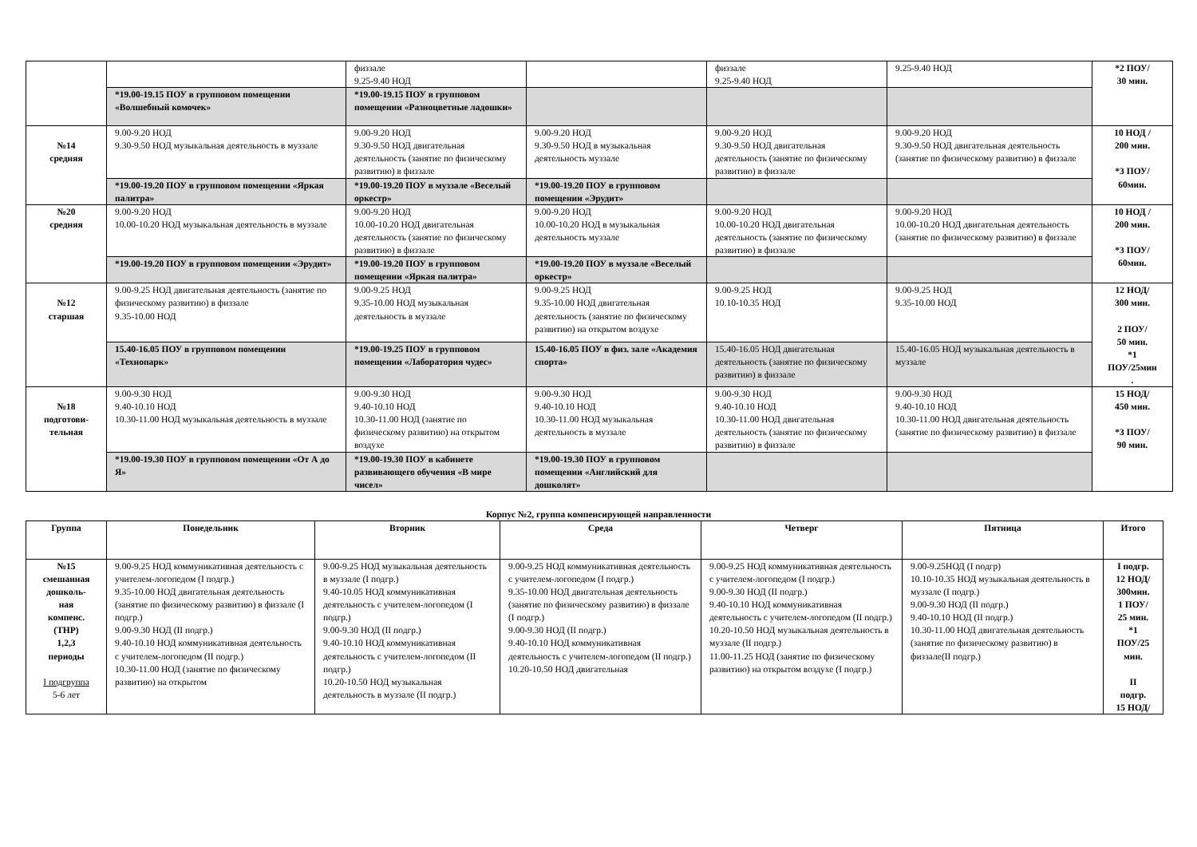| | | физзале 9.25-9.40 НОД | | физзале 9.25-9.40 НОД | 9.25-9.40 НОД | *2 ПОУ/ 30 мин. |
| | *19.00-19.15 ПОУ в групповом помещении «Волшебный комочек» | *19.00-19.15 ПОУ в групповом помещении «Разноцветные ладошки» | | | | |
| №14 средняя | 9.00-9.20 НОД 9.30-9.50 НОД музыкальная деятельность в муззале | 9.00-9.20 НОД 9.30-9.50 НОД двигательная деятельность (занятие по физическому развитию) в физзале | 9.00-9.20 НОД 9.30-9.50 НОД в музыкальная деятельность муззале | 9.00-9.20 НОД 9.30-9.50 НОД двигательная деятельность (занятие по физическому развитию) в физзале | 9.00-9.20 НОД 9.30-9.50 НОД двигательная деятельность (занятие по физическому развитию) в физзале | 10 НОД / 200 мин. *3 ПОУ/ 60мин. |
| | *19.00-19.20 ПОУ в групповом помещении «Яркая палитра» | *19.00-19.20 ПОУ в муззале «Веселый оркестр» | *19.00-19.20 ПОУ в групповом помещении «Эрудит» | | | |
| №20 средняя | 9.00-9.20 НОД 10.00-10.20 НОД музыкальная деятельность в муззале | 9.00-9.20 НОД 10.00-10.20 НОД двигательная деятельность (занятие по физическому развитию) в физзале | 9.00-9.20 НОД 10.00-10.20 НОД в музыкальная деятельность муззале | 9.00-9.20 НОД 10.00-10.20 НОД двигательная деятельность (занятие по физическому развитию) в физзале | 9.00-9.20 НОД 10.00-10.20 НОД двигательная деятельность (занятие по физическому развитию) в физзале | 10 НОД / 200 мин. *3 ПОУ/ 60мин. |
| | *19.00-19.20 ПОУ в групповом помещении «Эрудит» | *19.00-19.20 ПОУ в групповом помещении «Яркая палитра» | *19.00-19.20 ПОУ в муззале «Веселый оркестр» | | | |
| №12 старшая | 9.00-9.25 НОД двигательная деятельность (занятие по физическому развитию) в физзале 9.35-10.00 НОД | 9.00-9.25 НОД 9.35-10.00 НОД музыкальная деятельность в муззале | 9.00-9.25 НОД 9.35-10.00 НОД двигательная деятельность (занятие по физическому развитию) на открытом воздухе | 9.00-9.25 НОД 10.10-10.35 НОД | 9.00-9.25 НОД 9.35-10.00 НОД | 12 НОД/ 300 мин. 2 ПОУ/ 50 мин. *1 ПОУ/25мин . |
| | 15.40-16.05 ПОУ в групповом помещении «Технопарк» | *19.00-19.25 ПОУ в групповом помещении «Лаборатория чудес» | 15.40-16.05 ПОУ в физ. зале «Академия спорта» | 15.40-16.05 НОД двигательная деятельность (занятие по физическому развитию) в физзале | 15.40-16.05 НОД музыкальная деятельность в муззале | |
| №18 подготови- тельная | 9.00-9.30 НОД 9.40-10.10 НОД 10.30-11.00 НОД музыкальная деятельность в муззале | 9.00-9.30 НОД 9.40-10.10 НОД 10.30-11.00 НОД (занятие по физическому развитию) на открытом воздухе | 9.00-9.30 НОД 9.40-10.10 НОД 10.30-11.00 НОД музыкальная деятельность в муззале | 9.00-9.30 НОД 9.40-10.10 НОД 10.30-11.00 НОД двигательная деятельность (занятие по физическому развитию) в физзале | 9.00-9.30 НОД 9.40-10.10 НОД 10.30-11.00 НОД двигательная деятельность (занятие по физическому развитию) в физзале | 15 НОД/ 450 мин. *3 ПОУ/ 90 мин. |
| | *19.00-19.30 ПОУ в групповом помещении «От А до Я» | *19.00-19.30 ПОУ в кабинете развивающего обучения «В мире чисел» | *19.00-19.30 ПОУ в групповом помещении «Английский для дошколят» | | | |
Корпус №2, группа компенсирующей направленности
| Группа | Понедельник | Вторник | Среда | Четверг | Пятница | Итого |
| --- | --- | --- | --- | --- | --- | --- |
| №15 смешанная дошколь- ная компенс. (ТНР) 1,2,3 периоды I подгруппа 5-6 лет | 9.00-9.25 НОД коммуникативная деятельность с учителем-логопедом (I подгр.) 9.35-10.00 НОД двигательная деятельность (занятие по физическому развитию) в физзале (I подгр.) 9.00-9.30 НОД (II подгр.) 9.40-10.10 НОД коммуникативная деятельность с учителем-логопедом (II подгр.) 10.30-11.00 НОД (занятие по физическому развитию) на открытом | 9.00-9.25 НОД музыкальная деятельность в муззале (I подгр.) 9.40-10.05 НОД коммуникативная деятельность с учителем-логопедом (I подгр.) 9.00-9.30 НОД (II подгр.) 9.40-10.10 НОД коммуникативная деятельность с учителем-логопедом (II подгр.) 10.20-10.50 НОД музыкальная деятельность в муззале (II подгр.) | 9.00-9.25 НОД коммуникативная деятельность с учителем-логопедом (I подгр.) 9.35-10.00 НОД двигательная деятельность (занятие по физическому развитию) в физзале (I подгр.) 9.00-9.30 НОД (II подгр.) 9.40-10.10 НОД коммуникативная деятельность с учителем-логопедом (II подгр.) 10.20-10.50 НОД двигательная | 9.00-9.25 НОД коммуникативная деятельность с учителем-логопедом (I подгр.) 9.00-9.30 НОД (II подгр.) 9.40-10.10 НОД коммуникативная деятельность с учителем-логопедом (II подгр.) 10.20-10.50 НОД музыкальная деятельность в муззале (II подгр.) 11.00-11.25 НОД (занятие по физическому развитию) на открытом воздухе (I подгр.) | 9.00-9.25НОД (I подгр) 10.10-10.35 НОД музыкальная деятельность в муззале (I подгр.) 9.00-9.30 НОД (II подгр.) 9.40-10.10 НОД (II подгр.) 10.30-11.00 НОД двигательная деятельность (занятие по физическому развитию) в физзале(II подгр.) | I подгр. 12 НОД/ 300мин. 1 ПОУ/ 25 мин. *1 ПОУ/25 мин. II подгр. 15 НОД/ |